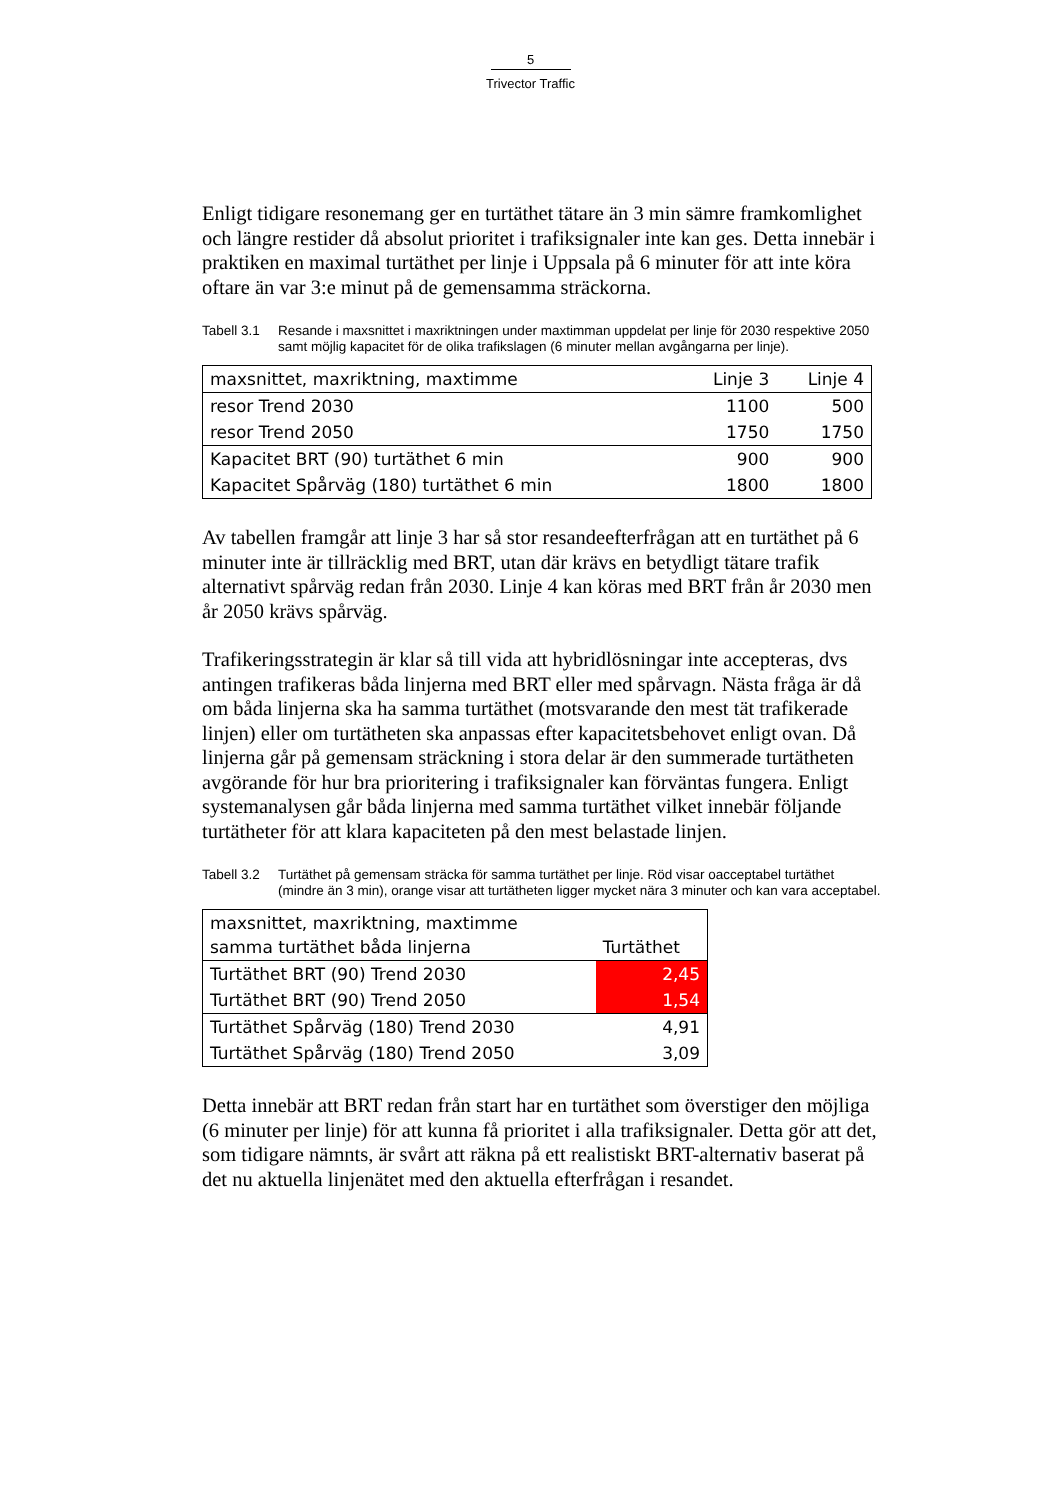5
Trivector Traffic
Enligt tidigare resonemang ger en turtäthet tätare än 3 min sämre framkomlighet och längre restider då absolut prioritet i trafiksignaler inte kan ges. Detta innebär i praktiken en maximal turtäthet per linje i Uppsala på 6 minuter för att inte köra oftare än var 3:e minut på de gemensamma sträckorna.
Tabell 3.1 Resande i maxsnittet i maxriktningen under maxtimman uppdelat per linje för 2030 respektive 2050 samt möjlig kapacitet för de olika trafikslagen (6 minuter mellan avgångarna per linje).
| maxsnittet, maxriktning, maxtimme | Linje 3 | Linje 4 |
| --- | --- | --- |
| resor Trend 2030 | 1100 | 500 |
| resor Trend 2050 | 1750 | 1750 |
| Kapacitet BRT (90) turtäthet 6 min | 900 | 900 |
| Kapacitet Spårväg (180) turtäthet 6 min | 1800 | 1800 |
Av tabellen framgår att linje 3 har så stor resandeefterfrågan att en turtäthet på 6 minuter inte är tillräcklig med BRT, utan där krävs en betydligt tätare trafik alternativt spårväg redan från 2030. Linje 4 kan köras med BRT från år 2030 men år 2050 krävs spårväg.
Trafikeringsstrategin är klar så till vida att hybridlösningar inte accepteras, dvs antingen trafikeras båda linjerna med BRT eller med spårvagn. Nästa fråga är då om båda linjerna ska ha samma turtäthet (motsvarande den mest tät trafikerade linjen) eller om turtätheten ska anpassas efter kapacitetsbehovet enligt ovan. Då linjerna går på gemensam sträckning i stora delar är den summerade turtätheten avgörande för hur bra prioritering i trafiksignaler kan förväntas fungera. Enligt systemanalysen går båda linjerna med samma turtäthet vilket innebär följande turtätheter för att klara kapaciteten på den mest belastade linjen.
Tabell 3.2 Turtäthet på gemensam sträcka för samma turtäthet per linje. Röd visar oacceptabel turtäthet (mindre än 3 min), orange visar att turtätheten ligger mycket nära 3 minuter och kan vara acceptabel.
| maxsnittet, maxriktning, maxtimme samma turtäthet båda linjerna | Turtäthet |
| --- | --- |
| Turtäthet BRT (90) Trend 2030 | 2,45 |
| Turtäthet BRT (90) Trend 2050 | 1,54 |
| Turtäthet Spårväg (180) Trend 2030 | 4,91 |
| Turtäthet Spårväg (180) Trend 2050 | 3,09 |
Detta innebär att BRT redan från start har en turtäthet som överstiger den möjliga (6 minuter per linje) för att kunna få prioritet i alla trafiksignaler. Detta gör att det, som tidigare nämnts, är svårt att räkna på ett realistiskt BRT-alternativ baserat på det nu aktuella linjenätet med den aktuella efterfrågan i resandet.